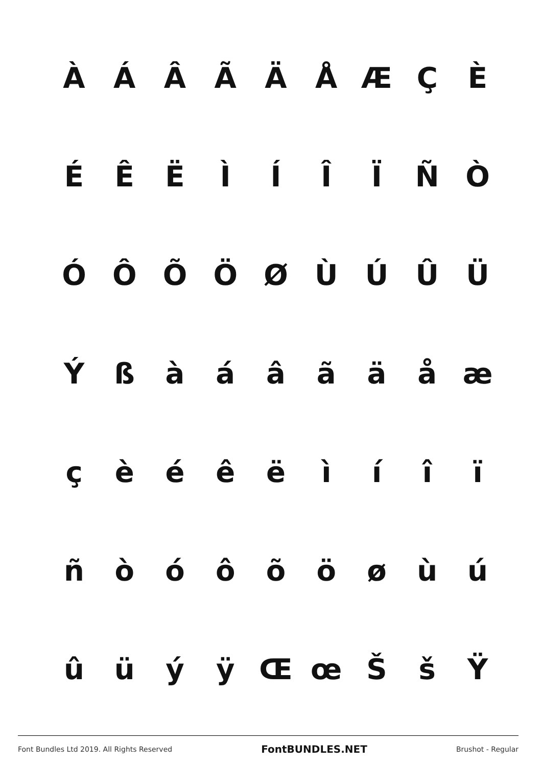À Á Â Ã Ä Å Æ Ç È
É Ê Ë Ì Í Î Ï Ñ Ò
Ó Ô Õ Ö Ø Ù Ú Û Ü
Ý ß à á â ã ä å æ
ç è é ê ë ì í î ï
ñ ò ó ô õ ö ø ù ú
û ü ý ÿ Œ œ Š š Ÿ
Font Bundles Ltd 2019. All Rights Reserved FontBUNDLES.NET Brushot - Regular